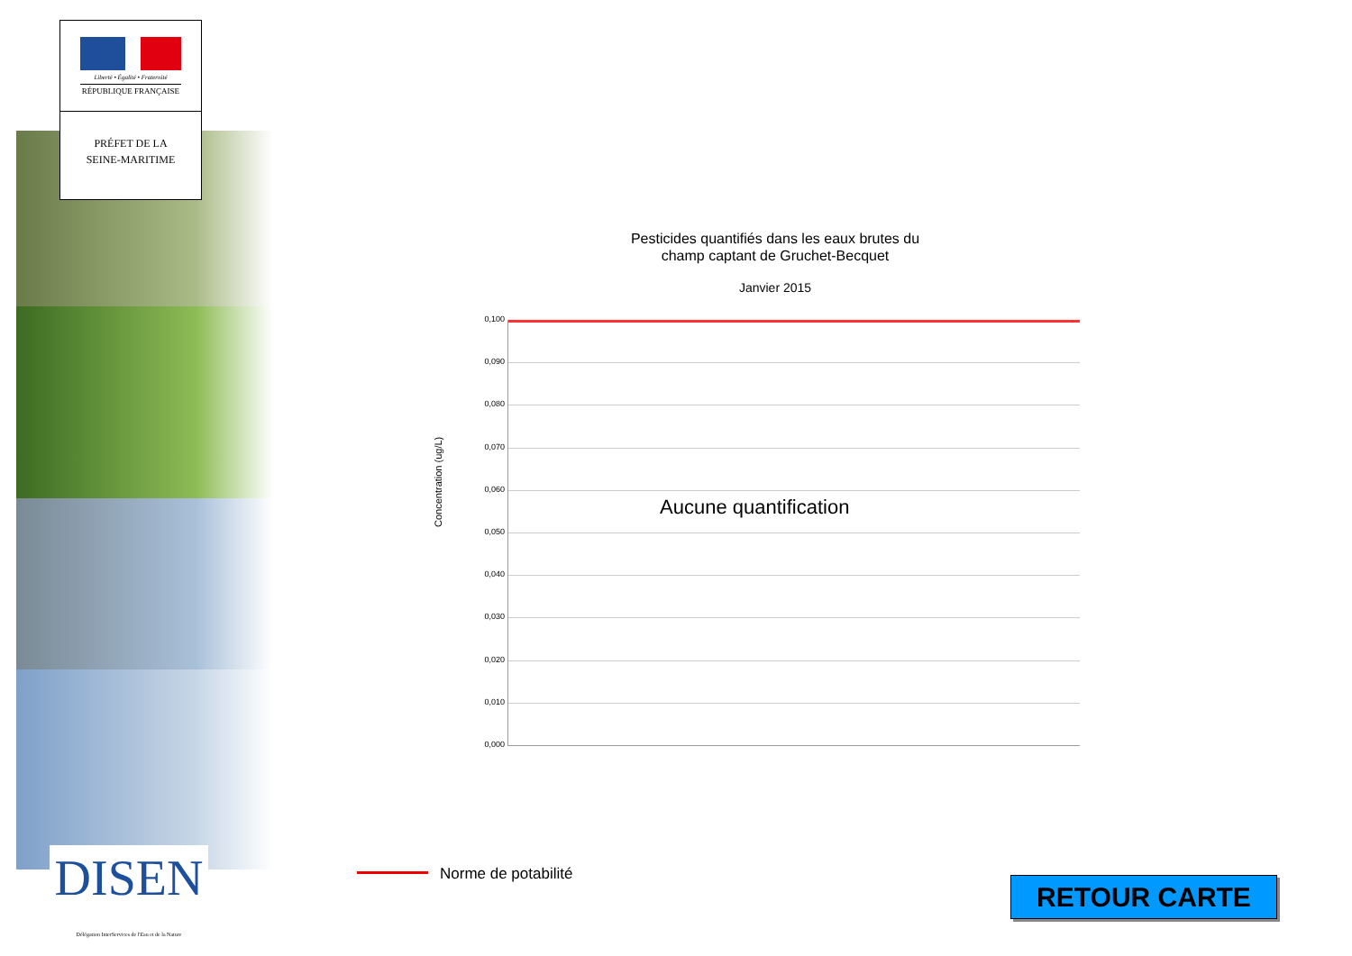Liberté • Égalité • Fraternité
RÉPUBLIQUE FRANÇAISE
PRÉFET DE LA
SEINE-MARITIME
DISEN
Délégation InterServices de l'Eau et de la Nature
Pesticides quantifiés dans les eaux brutes du
champ captant de Gruchet-Becquet
Janvier 2015
Concentration (ug/L)
0,100
0,090
0,080
0,070
0,060
Aucune quantification
0,050
0,040
0,030
0,020
0,010
0,000
Norme de potabilité
RETOUR CARTE